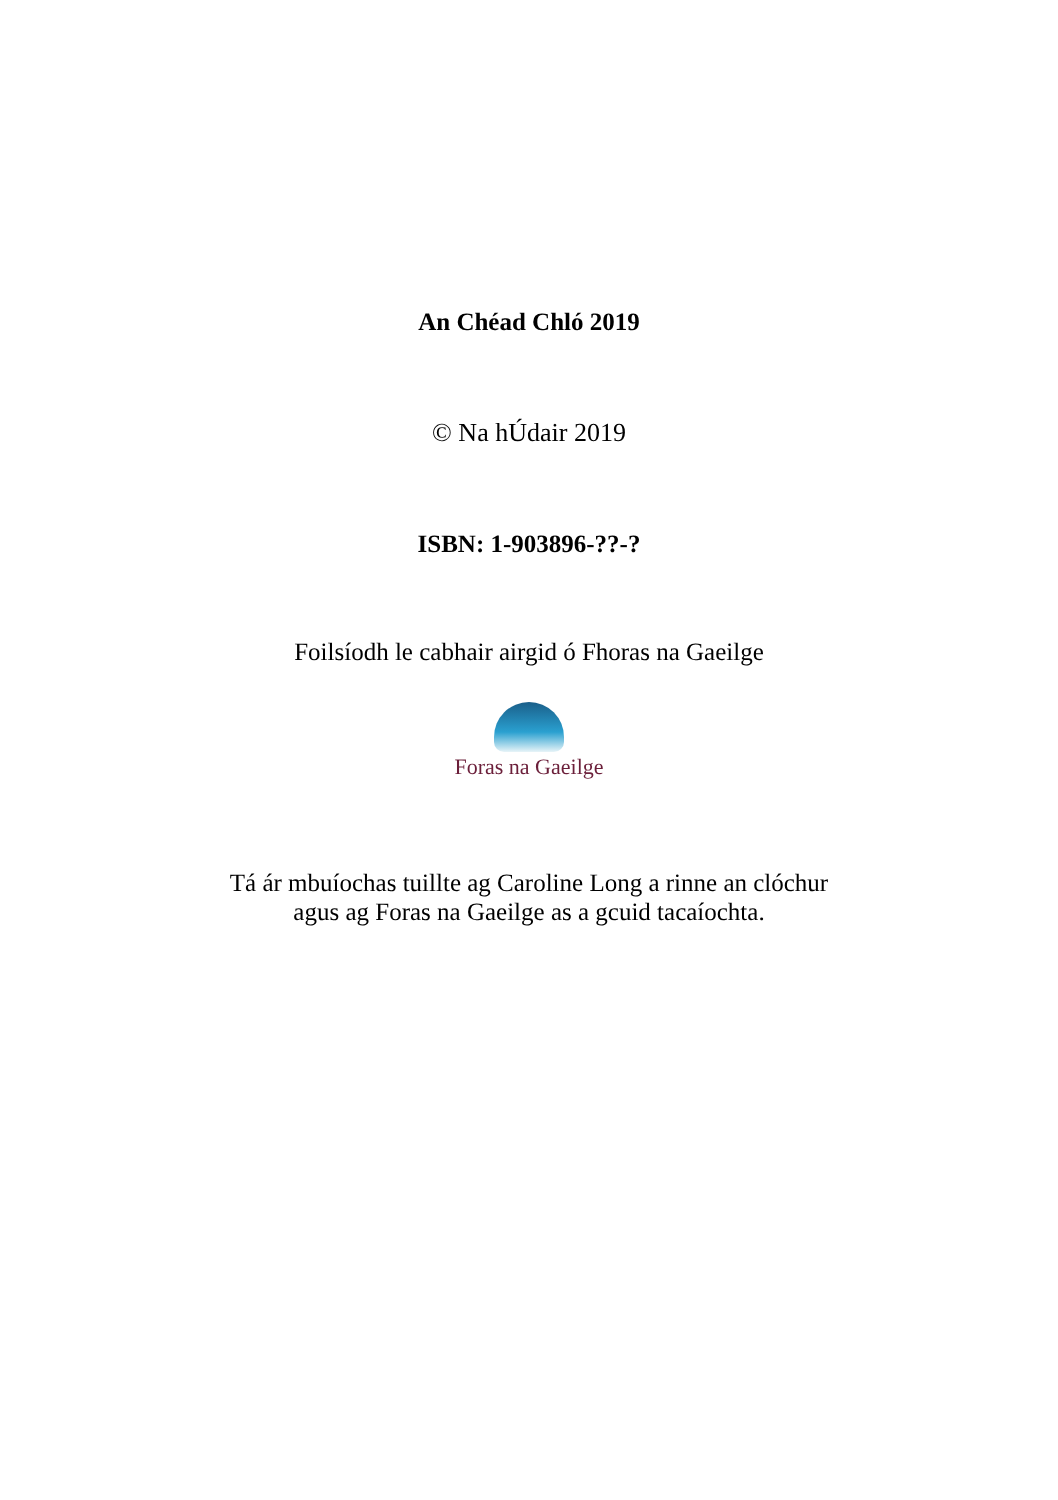An Chéad Chló 2019
© Na hÚdair 2019
ISBN: 1-903896-??-?
Foilsíodh le cabhair airgid ó Fhoras na Gaeilge
Foras na Gaeilge
Tá ár mbuíochas tuillte ag Caroline Long a rinne an clóchur
agus ag Foras na Gaeilge as a gcuid tacaíochta.